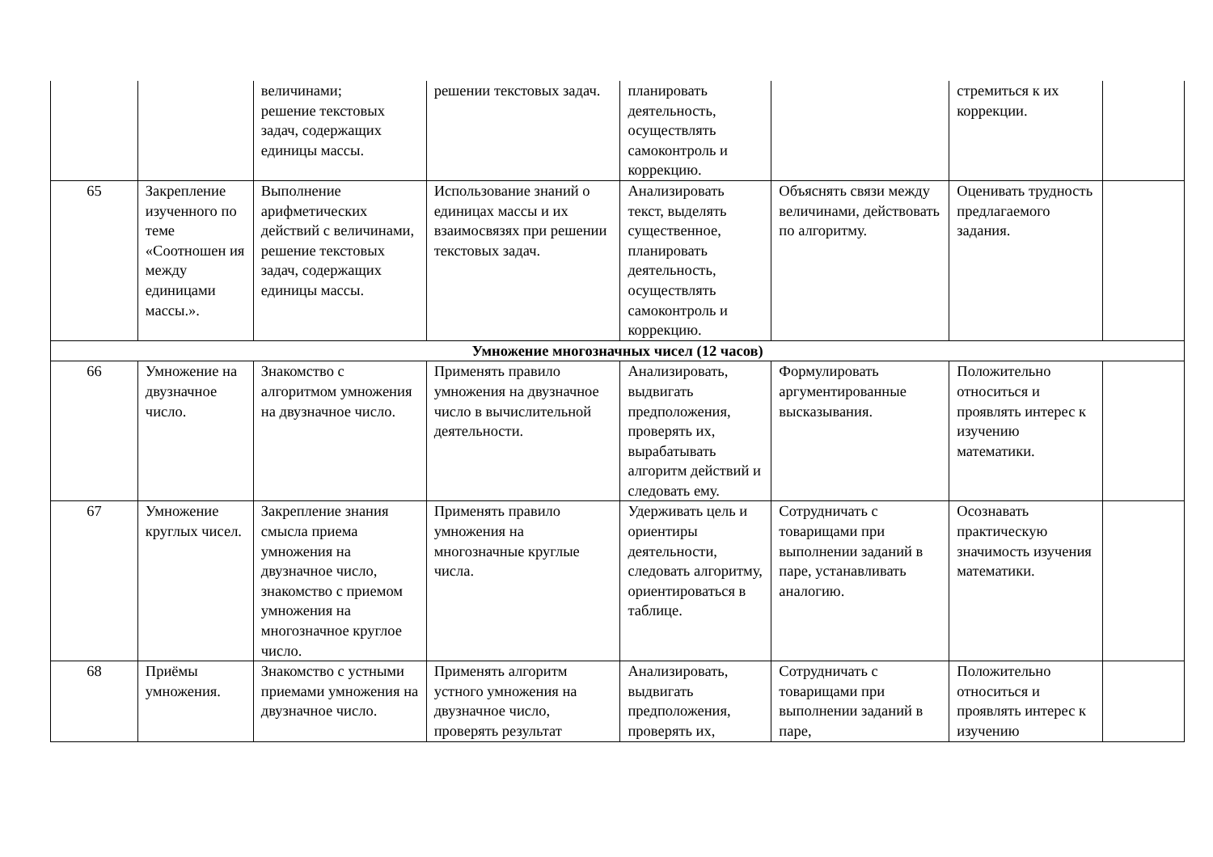| | | величинами; решение текстовых задач, содержащих единицы массы. | решении текстовых задач. | планировать деятельность, осуществлять самоконтроль и коррекцию. | | стремиться к их коррекции. | |
| 65 | Закрепление изученного по теме «Соотношен ия между единицами массы.». | Выполнение арифметических действий с величинами, решение текстовых задач, содержащих единицы массы. | Использование знаний о единицах массы и их взаимосвязях при решении текстовых задач. | Анализировать текст, выделять существенное, планировать деятельность, осуществлять самоконтроль и коррекцию. | Объяснять связи между величинами, действовать по алгоритму. | Оценивать трудность предлагаемого задания. | |
| Умножение многозначных чисел (12 часов) | | | | | | | |
| 66 | Умножение на двузначное число. | Знакомство с алгоритмом умножения на двузначное число. | Применять правило умножения на двузначное число в вычислительной деятельности. | Анализировать, выдвигать предположения, проверять их, вырабатывать алгоритм действий и следовать ему. | Формулировать аргументированные высказывания. | Положительно относиться и проявлять интерес к изучению математики. | |
| 67 | Умножение круглых чисел. | Закрепление знания смысла приема умножения на двузначное число, знакомство с приемом умножения на многозначное круглое число. | Применять правило умножения на многозначные круглые числа. | Удерживать цель и ориентиры деятельности, следовать алгоритму, ориентироваться в таблице. | Сотрудничать с товарищами при выполнении заданий в паре, устанавливать аналогию. | Осознавать практическую значимость изучения математики. | |
| 68 | Приёмы умножения. | Знакомство с устными приемами умножения на двузначное число. | Применять алгоритм устного умножения на двузначное число, проверять результат | Анализировать, выдвигать предположения, проверять их, | Сотрудничать с товарищами при выполнении заданий в паре, | Положительно относиться и проявлять интерес к изучению | |